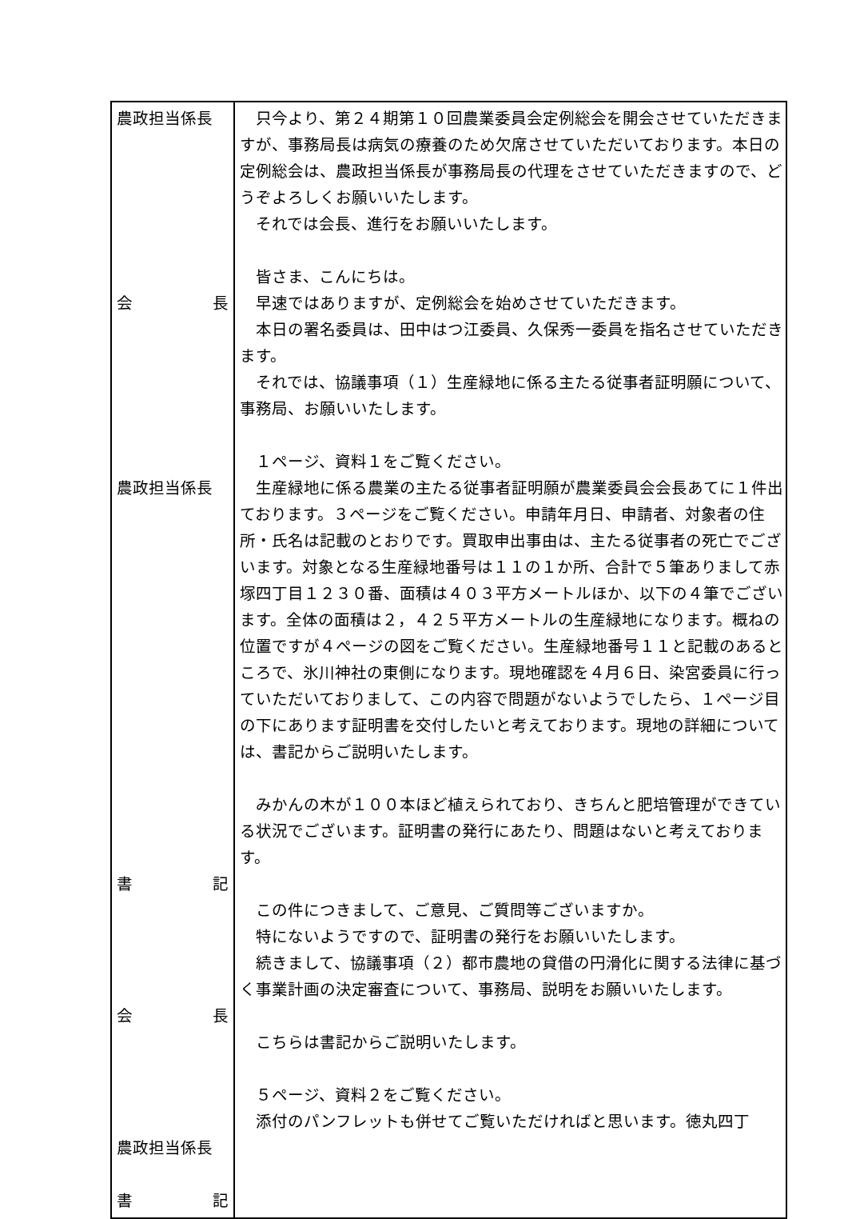| 農政担当係長 会 長 農政担当係長 書 記 会 長 農政担当係長 書 記 | 只今より、第２４期第１０回農業委員会定例総会を開会させていただきますが、事務局長は病気の療養のため欠席させていただいております。本日の定例総会は、農政担当係長が事務局長の代理をさせていただきますので、どうぞよろしくお願いいたします。 それでは会長、進行をお願いいたします。 皆さま、こんにちは。 早速ではありますが、定例総会を始めさせていただきます。 本日の署名委員は、田中はつ江委員、久保秀一委員を指名させていただきます。 それでは、協議事項（１）生産緑地に係る主たる従事者証明願について、事務局、お願いいたします。 １ページ、資料１をご覧ください。 生産緑地に係る農業の主たる従事者証明願が農業委員会会長あてに１件出ております。３ページをご覧ください。申請年月日、申請者、対象者の住所・氏名は記載のとおりです。買取申出事由は、主たる従事者の死亡でございます。対象となる生産緑地番号は１１の１か所、合計で５筆ありまして赤塚四丁目１２３０番、面積は４０３平方メートルほか、以下の４筆でございます。全体の面積は２，４２５平方メートルの生産緑地になります。概ねの位置ですが４ページの図をご覧ください。生産緑地番号１１と記載のあるところで、氷川神社の東側になります。現地確認を４月６日、染宮委員に行っていただいておりまして、この内容で問題がないようでしたら、１ページ目の下にあります証明書を交付したいと考えております。現地の詳細については、書記からご説明いたします。 みかんの木が１００本ほど植えられており、きちんと肥培管理ができている状況でございます。証明書の発行にあたり、問題はないと考えております。 この件につきまして、ご意見、ご質問等ございますか。 特にないようですので、証明書の発行をお願いいたします。 続きまして、協議事項（２）都市農地の貸借の円滑化に関する法律に基づく事業計画の決定審査について、事務局、説明をお願いいたします。 こちらは書記からご説明いたします。 ５ページ、資料２をご覧ください。 添付のパンフレットも併せてご覧いただければと思います。徳丸四丁 |